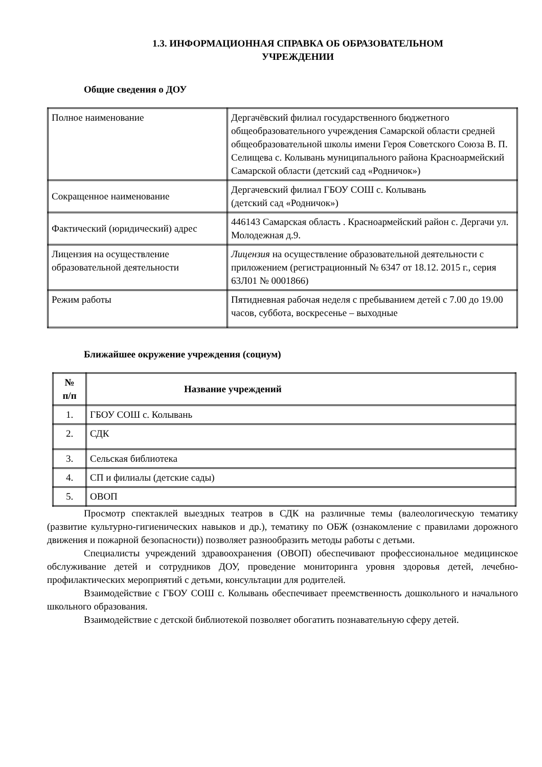1.3. ИНФОРМАЦИОННАЯ СПРАВКА ОБ ОБРАЗОВАТЕЛЬНОМ
УЧРЕЖДЕНИИ
Общие сведения о ДОУ
| Полное наименование | Дергачёвский филиал государственного бюджетного общеобразовательного учреждения Самарской области средней общеобразовательной школы имени Героя Советского Союза В. П. Селищева с. Колывань муниципального района Красноармейский Самарской области (детский сад «Родничок») |
| Сокращенное наименование | Дергачевский филиал ГБОУ СОШ с. Колывань (детский сад «Родничок») |
| Фактический (юридический) адрес | 446143 Самарская область . Красноармейский район с. Дергачи ул. Молодежная д.9. |
| Лицензия на осуществление образовательной деятельности | Лицензия на осуществление образовательной деятельности с приложением (регистрационный № 6347 от 18.12. 2015 г., серия 63Л01 № 0001866) |
| Режим работы | Пятидневная рабочая неделя с пребыванием детей с 7.00 до 19.00 часов, суббота, воскресенье – выходные |
Ближайшее окружение учреждения (социум)
| № п/п | Название учреждений |
| --- | --- |
| 1. | ГБОУ СОШ с. Колывань |
| 2. | СДК |
| 3. | Сельская библиотека |
| 4. | СП и филиалы (детские сады) |
| 5. | ОВОП |
Просмотр спектаклей выездных театров в СДК на различные темы (валеологическую тематику (развитие культурно-гигиенических навыков и др.), тематику по ОБЖ (ознакомление с правилами дорожного движения и пожарной безопасности)) позволяет разнообразить методы работы с детьми.
Специалисты учреждений здравоохранения (ОВОП) обеспечивают профессиональное медицинское обслуживание детей и сотрудников ДОУ, проведение мониторинга уровня здоровья детей, лечебно-профилактических мероприятий с детьми, консультации для родителей.
Взаимодействие с ГБОУ СОШ с. Колывань обеспечивает преемственность дошкольного и начального школьного образования.
Взаимодействие с детской библиотекой позволяет обогатить познавательную сферу детей.